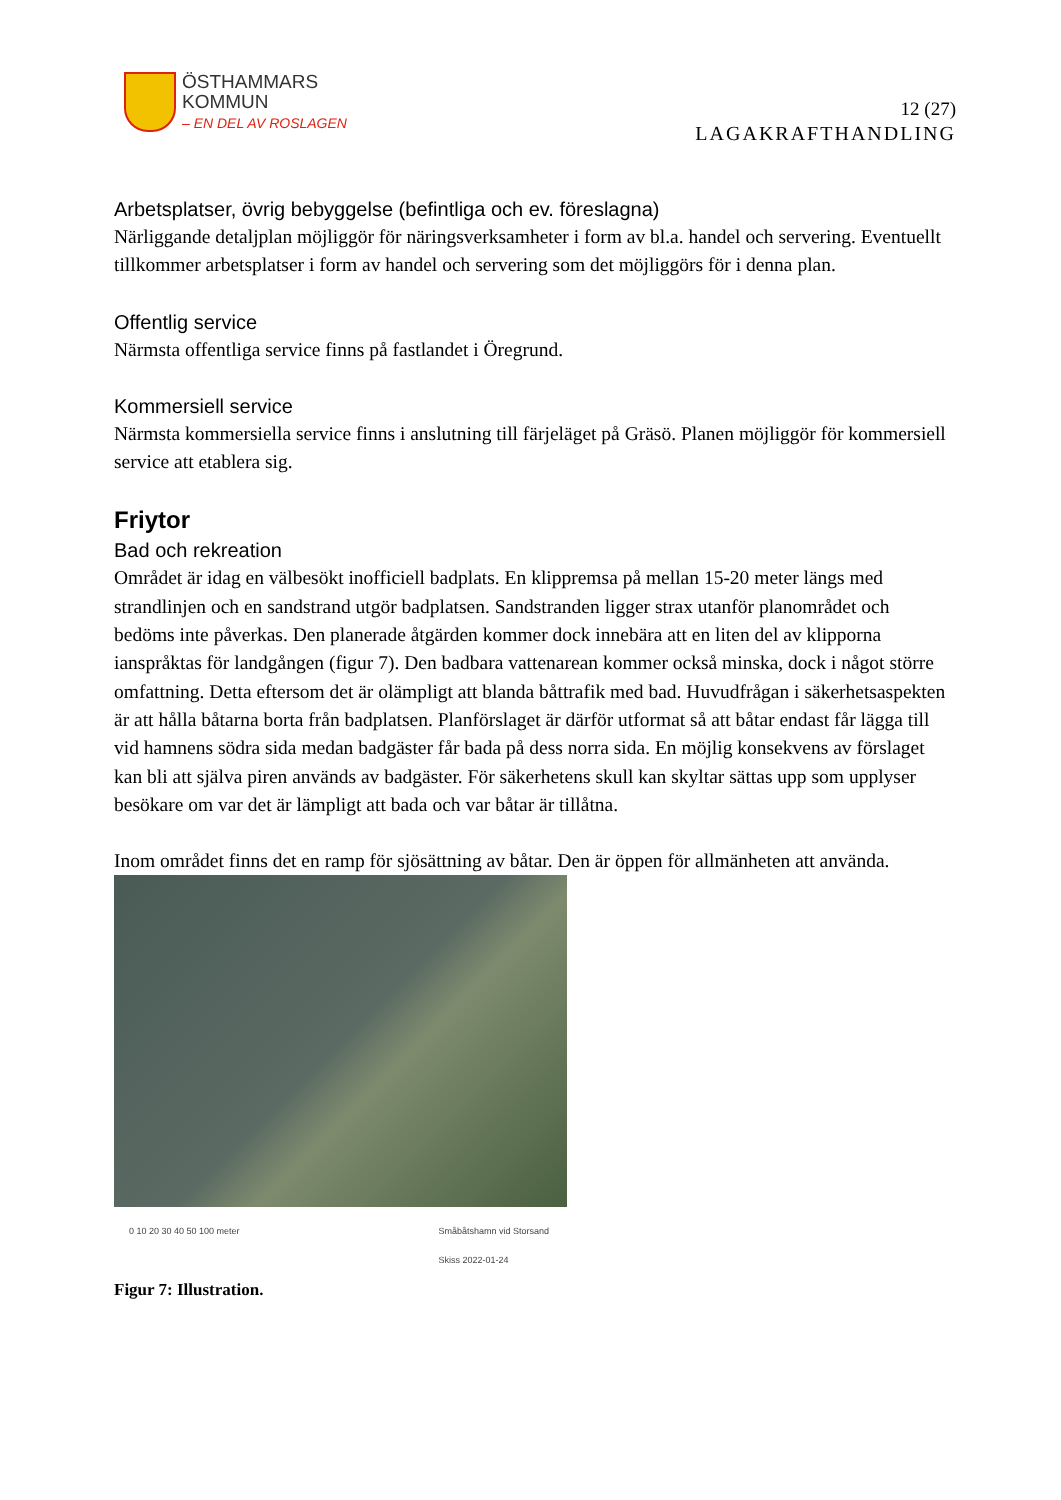ÖSTHAMMARS
KOMMUN
– EN DEL AV ROSLAGEN
12 (27)
LAGAKRAFTHANDLING
Arbetsplatser, övrig bebyggelse (befintliga och ev. föreslagna)
Närliggande detaljplan möjliggör för näringsverksamheter i form av bl.a. handel och servering. Eventuellt tillkommer arbetsplatser i form av handel och servering som det möjliggörs för i denna plan.
Offentlig service
Närmsta offentliga service finns på fastlandet i Öregrund.
Kommersiell service
Närmsta kommersiella service finns i anslutning till färjeläget på Gräsö. Planen möjliggör för kommersiell service att etablera sig.
Friytor
Bad och rekreation
Området är idag en välbesökt inofficiell badplats. En klippremsa på mellan 15-20 meter längs med strandlinjen och en sandstrand utgör badplatsen. Sandstranden ligger strax utanför planområdet och bedöms inte påverkas. Den planerade åtgärden kommer dock innebära att en liten del av klipporna ianspråktas för landgången (figur 7). Den badbara vattenarean kommer också minska, dock i något större omfattning. Detta eftersom det är olämpligt att blanda båttrafik med bad. Huvudfrågan i säkerhetsaspekten är att hålla båtarna borta från badplatsen. Planförslaget är därför utformat så att båtar endast får lägga till vid hamnens södra sida medan badgäster får bada på dess norra sida. En möjlig konsekvens av förslaget kan bli att själva piren används av badgäster. För säkerhetens skull kan skyltar sättas upp som upplyser besökare om var det är lämpligt att bada och var båtar är tillåtna.
Inom området finns det en ramp för sjösättning av båtar. Den är öppen för allmänheten att använda.
0 10 20 30 40 50 100 meter Småbåtshamn vid Storsand
Skiss 2022-01-24
Figur 7: Illustration.